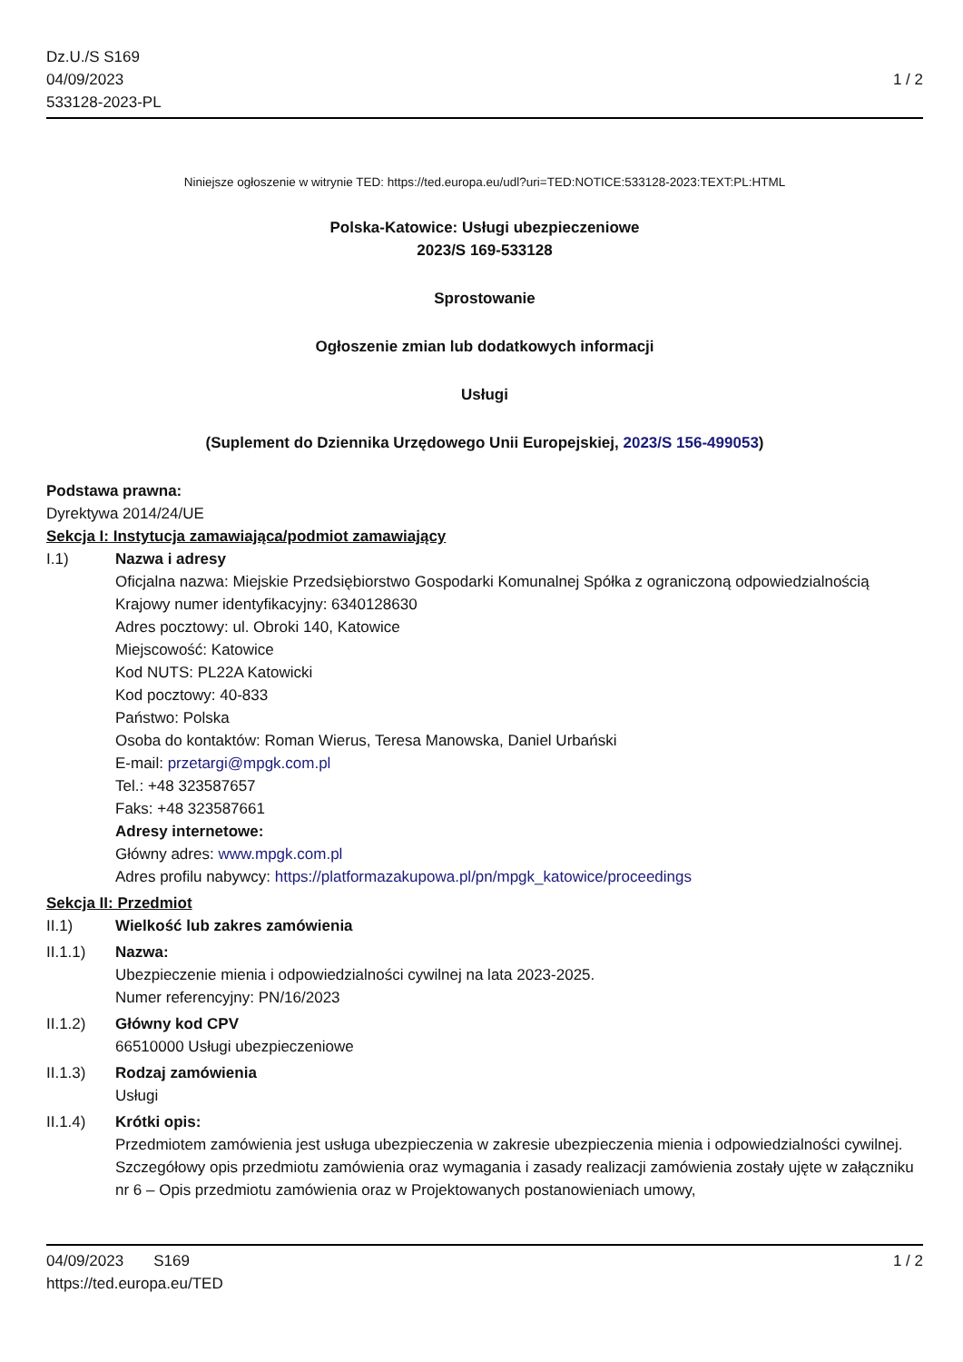Dz.U./S S169
04/09/2023
533128-2023-PL
1 / 2
Niniejsze ogłoszenie w witrynie TED: https://ted.europa.eu/udl?uri=TED:NOTICE:533128-2023:TEXT:PL:HTML
Polska-Katowice: Usługi ubezpieczeniowe
2023/S 169-533128
Sprostowanie
Ogłoszenie zmian lub dodatkowych informacji
Usługi
(Suplement do Dziennika Urzędowego Unii Europejskiej, 2023/S 156-499053)
Podstawa prawna:
Dyrektywa 2014/24/UE
Sekcja I: Instytucja zamawiająca/podmiot zamawiający
I.1) Nazwa i adresy
Oficjalna nazwa: Miejskie Przedsiębiorstwo Gospodarki Komunalnej Spółka z ograniczoną odpowiedzialnością
Krajowy numer identyfikacyjny: 6340128630
Adres pocztowy: ul. Obroki 140, Katowice
Miejscowość: Katowice
Kod NUTS: PL22A Katowicki
Kod pocztowy: 40-833
Państwo: Polska
Osoba do kontaktów: Roman Wierus, Teresa Manowska, Daniel Urbański
E-mail: przetargi@mpgk.com.pl
Tel.: +48 323587657
Faks: +48 323587661
Adresy internetowe:
Główny adres: www.mpgk.com.pl
Adres profilu nabywcy: https://platformazakupowa.pl/pn/mpgk_katowice/proceedings
Sekcja II: Przedmiot
II.1) Wielkość lub zakres zamówienia
II.1.1) Nazwa:
Ubezpieczenie mienia i odpowiedzialności cywilnej na lata 2023-2025.
Numer referencyjny: PN/16/2023
II.1.2) Główny kod CPV
66510000 Usługi ubezpieczeniowe
II.1.3) Rodzaj zamówienia
Usługi
II.1.4) Krótki opis:
Przedmiotem zamówienia jest usługa ubezpieczenia w zakresie ubezpieczenia mienia i odpowiedzialności cywilnej. Szczegółowy opis przedmiotu zamówienia oraz wymagania i zasady realizacji zamówienia zostały ujęte w załączniku nr 6 – Opis przedmiotu zamówienia oraz w Projektowanych postanowieniach umowy,
04/09/2023 S169 1 / 2
https://ted.europa.eu/TED